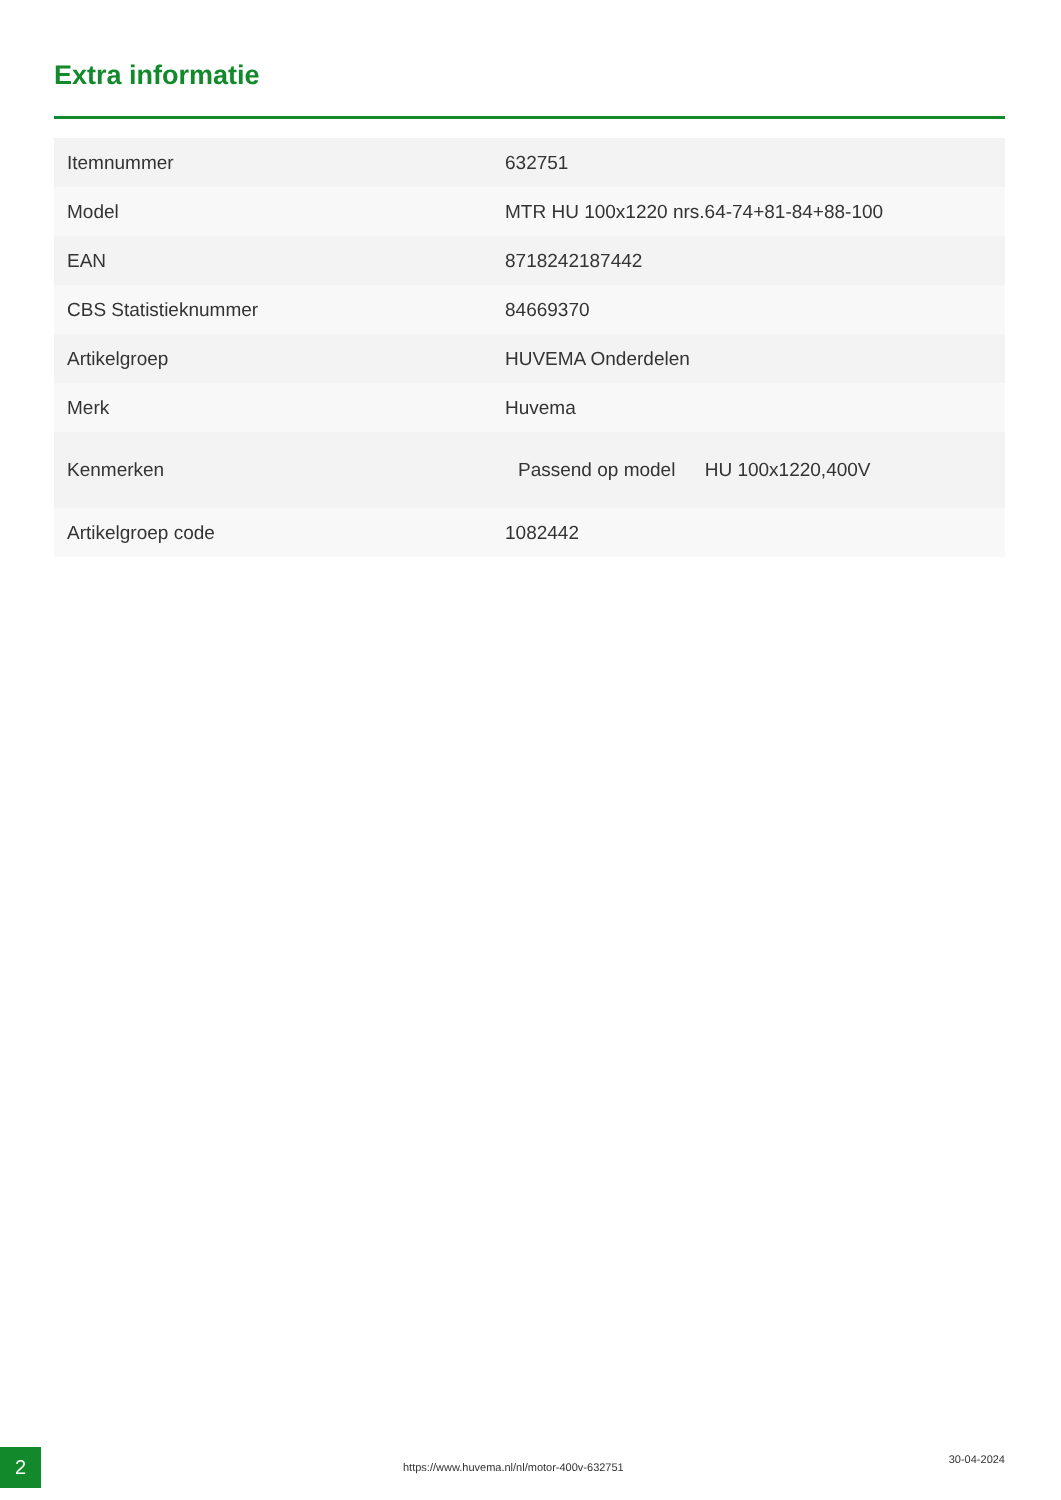Extra informatie
| Itemnummer | 632751 |
| Model | MTR HU 100x1220 nrs.64-74+81-84+88-100 |
| EAN | 8718242187442 |
| CBS Statistieknummer | 84669370 |
| Artikelgroep | HUVEMA Onderdelen |
| Merk | Huvema |
| Kenmerken | Passend op model HU 100x1220,400V |
| Artikelgroep code | 1082442 |
2
https://www.huvema.nl/nl/motor-400v-632751
30-04-2024